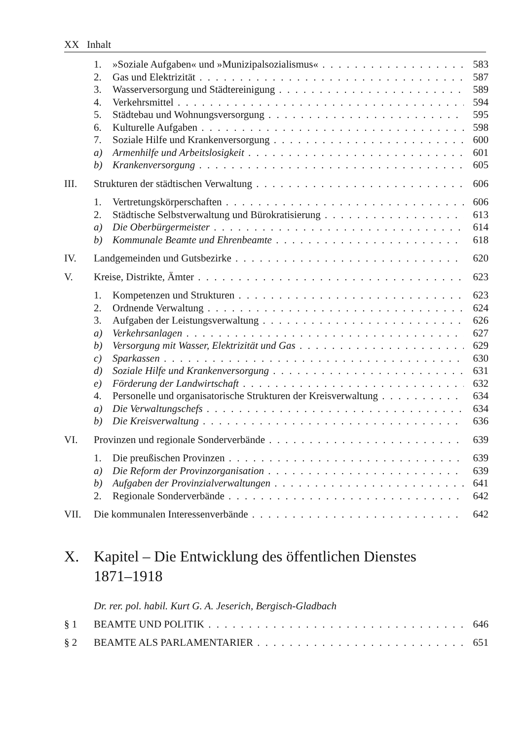XX Inhalt
1. »Soziale Aufgaben« und »Munizipalsozialismus« 583
2. Gas und Elektrizität 587
3. Wasserversorgung und Städtereinigung 589
4. Verkehrsmittel 594
5. Städtebau und Wohnungsversorgung 595
6. Kulturelle Aufgaben 598
7. Soziale Hilfe und Krankenversorgung 600
a) Armenhilfe und Arbeitslosigkeit 601
b) Krankenversorgung 605
III. Strukturen der städtischen Verwaltung 606
1. Vertretungskörperschaften 606
2. Städtische Selbstverwaltung und Bürokratisierung 613
a) Die Oberbürgermeister 614
b) Kommunale Beamte und Ehrenbeamte 618
IV. Landgemeinden und Gutsbezirke 620
V. Kreise, Distrikte, Ämter 623
1. Kompetenzen und Strukturen 623
2. Ordnende Verwaltung 624
3. Aufgaben der Leistungsverwaltung 626
a) Verkehrsanlagen 627
b) Versorgung mit Wasser, Elektrizität und Gas 629
c) Sparkassen 630
d) Soziale Hilfe und Krankenversorgung 631
e) Förderung der Landwirtschaft 632
4. Personelle und organisatorische Strukturen der Kreisverwaltung 634
a) Die Verwaltungschefs 634
b) Die Kreisverwaltung 636
VI. Provinzen und regionale Sonderverbände 639
1. Die preußischen Provinzen 639
a) Die Reform der Provinzorganisation 639
b) Aufgaben der Provinzialverwaltungen 641
2. Regionale Sonderverbände 642
VII. Die kommunalen Interessenverbände 642
X. Kapitel – Die Entwicklung des öffentlichen Dienstes
1871–1918
Dr. rer. pol. habil. Kurt G. A. Jeserich, Bergisch-Gladbach
§ 1 BEAMTE UND POLITIK 646
§ 2 BEAMTE ALS PARLAMENTARIER 651